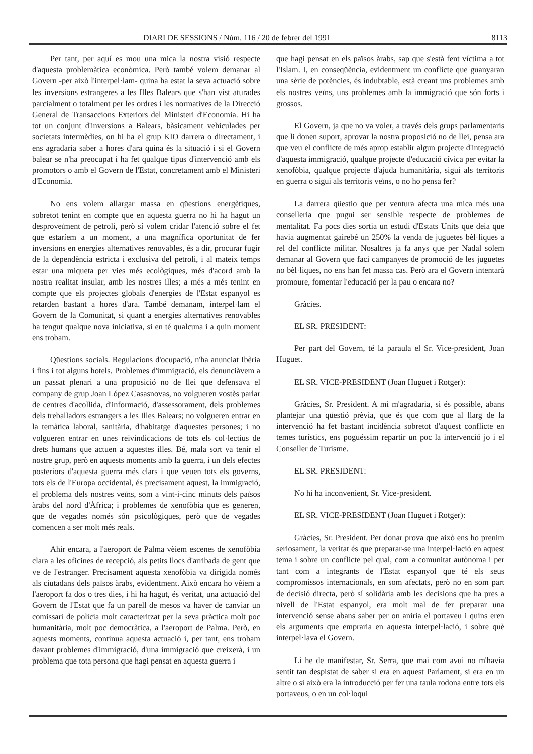DIARI DE SESSIONS / Núm. 116 / 20 de febrer del 1991 8113
Per tant, per aquí es mou una mica la nostra visió respecte d'aquesta problemàtica econòmica. Però també volem demanar al Govern -per això l'interpel·lam- quina ha estat la seva actuació sobre les inversions estrangeres a les Illes Balears que s'han vist aturades parcialment o totalment per les ordres i les normatives de la Direcció General de Transaccions Exteriors del Ministeri d'Economia. Hi ha tot un conjunt d'inversions a Balears, bàsicament vehiculades per societats intermèdies, on hi ha el grup KIO darrera o directament, i ens agradaria saber a hores d'ara quina és la situació i si el Govern balear se n'ha preocupat i ha fet qualque tipus d'intervenció amb els promotors o amb el Govern de l'Estat, concretament amb el Ministeri d'Economia.
No ens volem allargar massa en qüestions energètiques, sobretot tenint en compte que en aquesta guerra no hi ha hagut un desproveïment de petroli, però sí volem cridar l'atenció sobre el fet que estaríem a un moment, a una magnífica oportunitat de fer inversions en energies alternatives renovables, és a dir, procurar fugir de la dependència estricta i exclusiva del petroli, i al mateix temps estar una miqueta per vies més ecològiques, més d'acord amb la nostra realitat insular, amb les nostres illes; a més a més tenint en compte que els projectes globals d'energies de l'Estat espanyol es retarden bastant a hores d'ara. També demanam, interpel·lam el Govern de la Comunitat, si quant a energies alternatives renovables ha tengut qualque nova iniciativa, si en té qualcuna i a quin moment ens trobam.
Qüestions socials. Regulacions d'ocupació, n'ha anunciat Ibèria i fins i tot alguns hotels. Problemes d'immigració, els denunciàvem a un passat plenari a una proposició no de llei que defensava el company de grup Joan López Casasnovas, no volgueren vostès parlar de centres d'acollida, d'informació, d'assessorament, dels problemes dels treballadors estrangers a les Illes Balears; no volgueren entrar en la temàtica laboral, sanitària, d'habitatge d'aquestes persones; i no volgueren entrar en unes reivindicacions de tots els col·lectius de drets humans que actuen a aquestes illes. Bé, mala sort va tenir el nostre grup, però en aquests moments amb la guerra, i un dels efectes posteriors d'aquesta guerra més clars i que veuen tots els governs, tots els de l'Europa occidental, és precisament aquest, la immigració, el problema dels nostres veïns, som a vint-i-cinc minuts dels països àrabs del nord d'Àfrica; i problemes de xenofòbia que es generen, que de vegades només són psicològiques, però que de vegades comencen a ser molt més reals.
Ahir encara, a l'aeroport de Palma vèiem escenes de xenofòbia clara a les oficines de recepció, als petits llocs d'arribada de gent que ve de l'estranger. Precisament aquesta xenofòbia va dirigida només als ciutadans dels països àrabs, evidentment. Això encara ho vèiem a l'aeroport fa dos o tres dies, i hi ha hagut, és veritat, una actuació del Govern de l'Estat que fa un parell de mesos va haver de canviar un comissari de policia molt caracteritzat per la seva pràctica molt poc humanitària, molt poc democràtica, a l'aeroport de Palma. Però, en aquests moments, continua aquesta actuació i, per tant, ens trobam davant problemes d'immigració, d'una immigració que creixerà, i un problema que tota persona que hagi pensat en aquesta guerra i
que hagi pensat en els països àrabs, sap que s'està fent víctima a tot l'Islam. I, en conseqüència, evidentment un conflicte que guanyaran una sèrie de potències, és indubtable, està creant uns problemes amb els nostres veïns, uns problemes amb la immigració que són forts i grossos.
El Govern, ja que no va voler, a través dels grups parlamentaris que li donen suport, aprovar la nostra proposició no de llei, pensa ara que veu el conflicte de més aprop establir algun projecte d'integració d'aquesta immigració, qualque projecte d'educació cívica per evitar la xenofòbia, qualque projecte d'ajuda humanitària, sigui als territoris en guerra o sigui als territoris veïns, o no ho pensa fer?
La darrera qüestio que per ventura afecta una mica més una conselleria que pugui ser sensible respecte de problemes de mentalitat. Fa pocs dies sortia un estudi d'Estats Units que deia que havia augmentat gairebé un 250% la venda de juguetes bèl·liques a rel del conflicte militar. Nosaltres ja fa anys que per Nadal solem demanar al Govern que faci campanyes de promoció de les juguetes no bèl·liques, no ens han fet massa cas. Però ara el Govern intentarà promoure, fomentar l'educació per la pau o encara no?
Gràcies.
EL SR. PRESIDENT:
Per part del Govern, té la paraula el Sr. Vice-president, Joan Huguet.
EL SR. VICE-PRESIDENT (Joan Huguet i Rotger):
Gràcies, Sr. President. A mi m'agradaria, si és possible, abans plantejar una qüestió prèvia, que és que com que al llarg de la intervenció ha fet bastant incidència sobretot d'aquest conflicte en temes turístics, ens poguéssim repartir un poc la intervenció jo i el Conseller de Turisme.
EL SR. PRESIDENT:
No hi ha inconvenient, Sr. Vice-president.
EL SR. VICE-PRESIDENT (Joan Huguet i Rotger):
Gràcies, Sr. President. Per donar prova que això ens ho prenim seriosament, la veritat és que preparar-se una interpel·lació en aquest tema i sobre un conflicte pel qual, com a comunitat autònoma i per tant com a integrants de l'Estat espanyol que té els seus compromissos internacionals, en som afectats, però no en som part de decisió directa, però sí solidària amb les decisions que ha pres a nivell de l'Estat espanyol, era molt mal de fer preparar una intervenció sense abans saber per on aniria el portaveu i quins eren els arguments que empraria en aquesta interpel·lació, i sobre què interpel·lava el Govern.
Li he de manifestar, Sr. Serra, que mai com avui no m'havia sentit tan despistat de saber si era en aquest Parlament, si era en un altre o si això era la introducció per fer una taula rodona entre tots els portaveus, o en un col·loqui